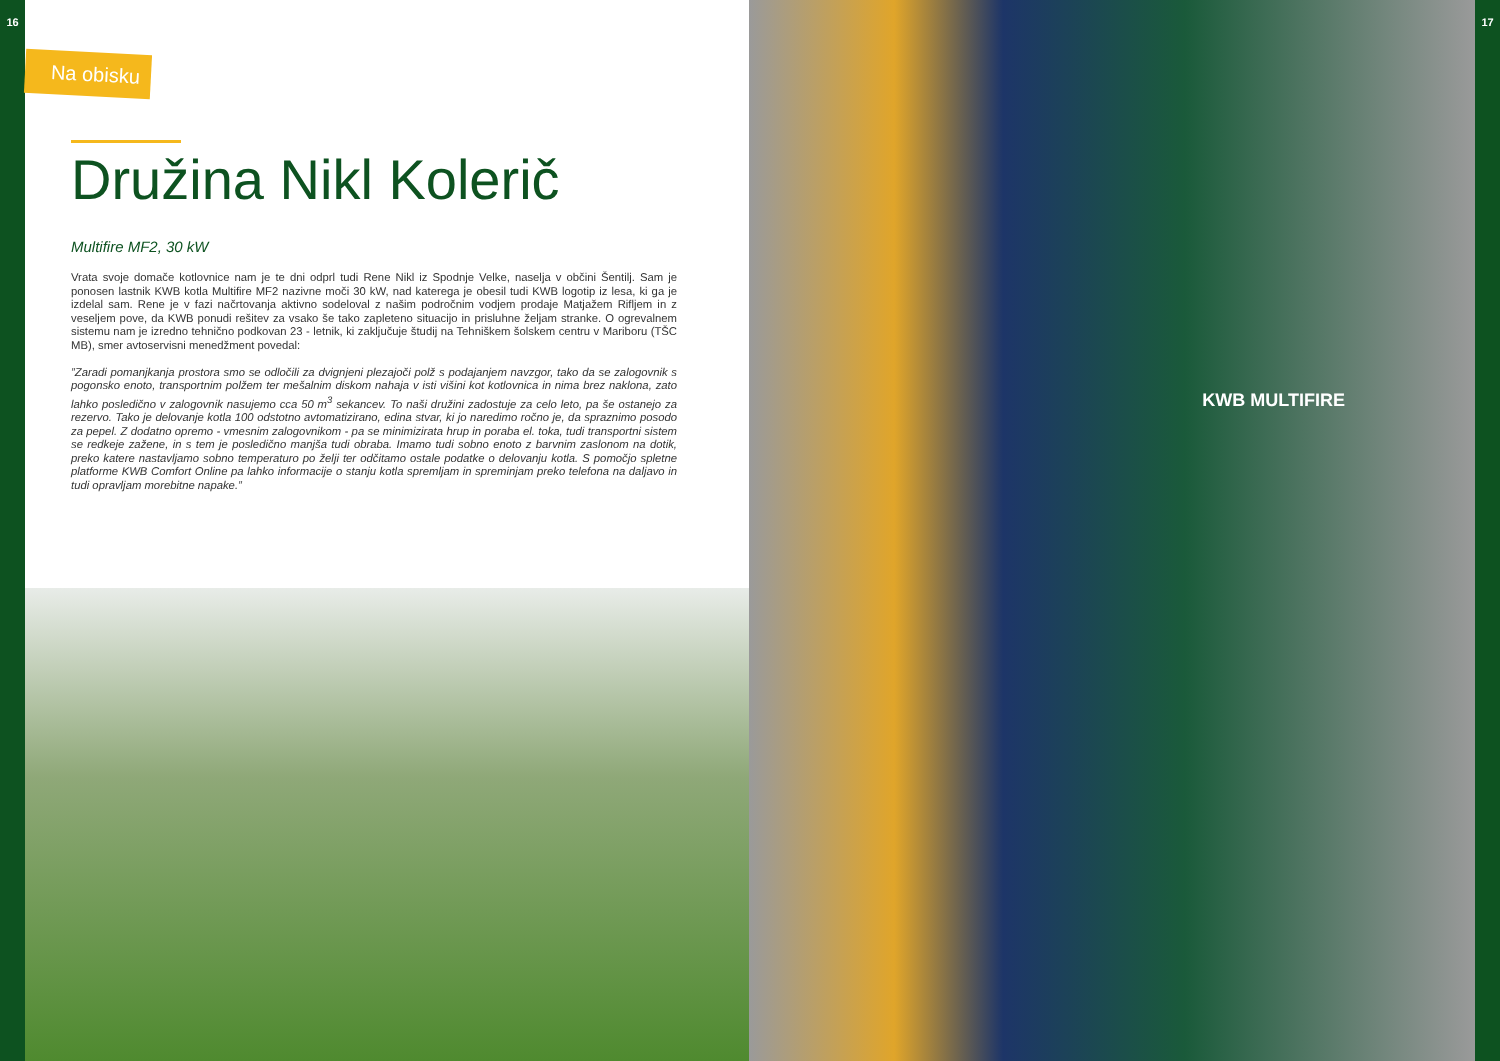16
Na obisku
Družina Nikl Kolerič
Multifire MF2, 30 kW
Vrata svoje domače kotlovnice nam je te dni odprl tudi Rene Nikl iz Spodnje Velke, naselja v občini Šentilj. Sam je ponosen lastnik KWB kotla Multifire MF2 nazivne moči 30 kW, nad katerega je obesil tudi KWB logotip iz lesa, ki ga je izdelal sam. Rene je v fazi načrtovanja aktivno sodeloval z našim področnim vodjem prodaje Matjažem Rifljem in z veseljem pove, da KWB ponudi rešitev za vsako še tako zapleteno situacijo in prisluhne željam stranke. O ogrevalnem sistemu nam je izredno tehnično podkovan 23 - letnik, ki zaključuje študij na Tehniškem šolskem centru v Mariboru (TŠC MB), smer avtoservisni menedžment povedal:
”Zaradi pomanjkanja prostora smo se odločili za dvignjeni plezajoči polž s podajanjem navzgor, tako da se zalogovnik s pogonsko enoto, transportnim polžem ter mešalnim diskom nahaja v isti višini kot kotlovnica in nima brez naklona, zato lahko posledično v zalogovnik nasujemo cca 50 m<sup>3</sup> sekancev. To naši družini zadostuje za celo leto, pa še ostanejo za rezervo. Tako je delovanje kotla 100 odstotno avtomatizirano, edina stvar, ki jo naredimo ročno je, da spraznimo posodo za pepel. Z dodatno opremo - vmesnim zalogovnikom - pa se minimizirata hrup in poraba el. toka, tudi transportni sistem se redkeje zažene, in s tem je posledično manjša tudi obraba. Imamo tudi sobno enoto z barvnim zaslonom na dotik, preko katere nastavljamo sobno temperaturo po želji ter odčitamo ostale podatke o delovanju kotla. S pomočjo spletne platforme KWB Comfort Online pa lahko informacije o stanju kotla spremljam in spreminjam preko telefona na daljavo in tudi opravljam morebitne napake.”
KWB MULTIFIRE
17